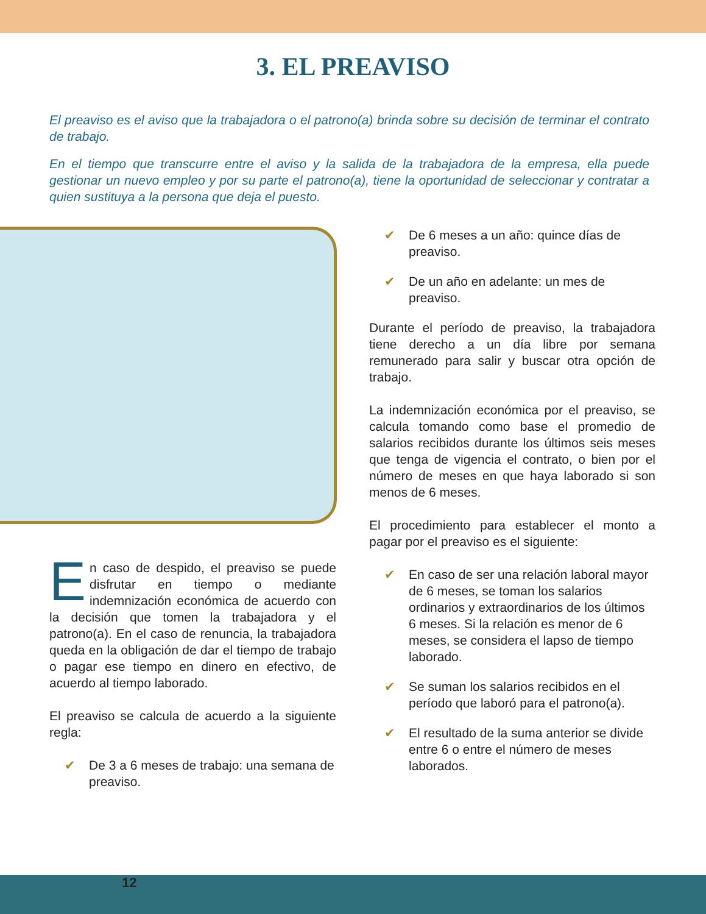3. EL PREAVISO
El preaviso es el aviso que la trabajadora o el patrono(a) brinda sobre su decisión de terminar el contrato de trabajo.
En el tiempo que transcurre entre el aviso y la salida de la trabajadora de la empresa, ella puede gestionar un nuevo empleo y por su parte el patrono(a), tiene la oportunidad de seleccionar y contratar a quien sustituya a la persona que deja el puesto.
En caso de despido, el preaviso se puede disfrutar en tiempo o mediante indemnización económica de acuerdo con la decisión que tomen la trabajadora y el patrono(a). En el caso de renuncia, la trabajadora queda en la obligación de dar el tiempo de trabajo o pagar ese tiempo en dinero en efectivo, de acuerdo al tiempo laborado.
El preaviso se calcula de acuerdo a la siguiente regla:
✔ De 3 a 6 meses de trabajo: una semana de preaviso.
✔ De 6 meses a un año: quince días de preaviso.
✔ De un año en adelante: un mes de preaviso.
Durante el período de preaviso, la trabajadora tiene derecho a un día libre por semana remunerado para salir y buscar otra opción de trabajo.
La indemnización económica por el preaviso, se calcula tomando como base el promedio de salarios recibidos durante los últimos seis meses que tenga de vigencia el contrato, o bien por el número de meses en que haya laborado si son menos de 6 meses.
El procedimiento para establecer el monto a pagar por el preaviso es el siguiente:
✔ En caso de ser una relación laboral mayor de 6 meses, se toman los salarios ordinarios y extraordinarios de los últimos 6 meses. Si la relación es menor de 6 meses, se considera el lapso de tiempo laborado.
✔ Se suman los salarios recibidos en el período que laboró para el patrono(a).
✔ El resultado de la suma anterior se divide entre 6 o entre el número de meses laborados.
12